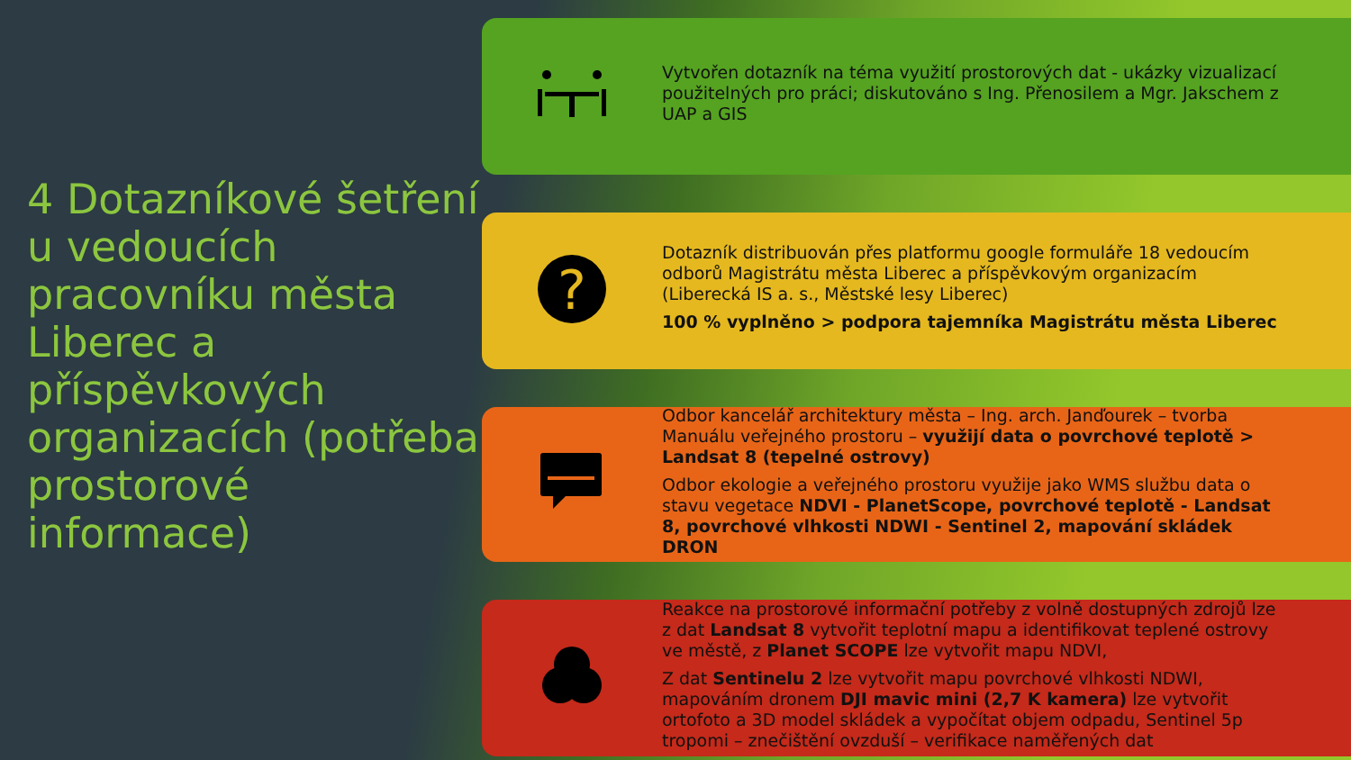4 Dotazníkové šetření u vedoucích pracovníku města Liberec a příspěvkových organizacích (potřeba prostorové informace)
Vytvořen dotazník na téma využití prostorových dat - ukázky vizualizací použitelných pro práci; diskutováno s Ing. Přenosilem a Mgr. Jakschem z UAP a GIS
?
Dotazník distribuován přes platformu google formuláře 18 vedoucím odborů Magistrátu města Liberec a příspěvkovým organizacím (Liberecká IS a. s., Městské lesy Liberec)
100 % vyplněno > podpora tajemníka Magistrátu města Liberec
Odbor kancelář architektury města – Ing. arch. Janďourek – tvorba Manuálu veřejného prostoru – využijí data o povrchové teplotě > Landsat 8 (tepelné ostrovy)
Odbor ekologie a veřejného prostoru využije jako WMS službu data o stavu vegetace NDVI - PlanetScope, povrchové teplotě - Landsat 8, povrchové vlhkosti NDWI - Sentinel 2, mapování skládek DRON
Reakce na prostorové informační potřeby z volně dostupných zdrojů lze z dat Landsat 8 vytvořit teplotní mapu a identifikovat teplené ostrovy ve městě, z Planet SCOPE lze vytvořit mapu NDVI,
Z dat Sentinelu 2 lze vytvořit mapu povrchové vlhkosti NDWI, mapováním dronem DJI mavic mini (2,7 K kamera) lze vytvořit ortofoto a 3D model skládek a vypočítat objem odpadu, Sentinel 5p tropomi – znečištění ovzduší – verifikace naměřených dat